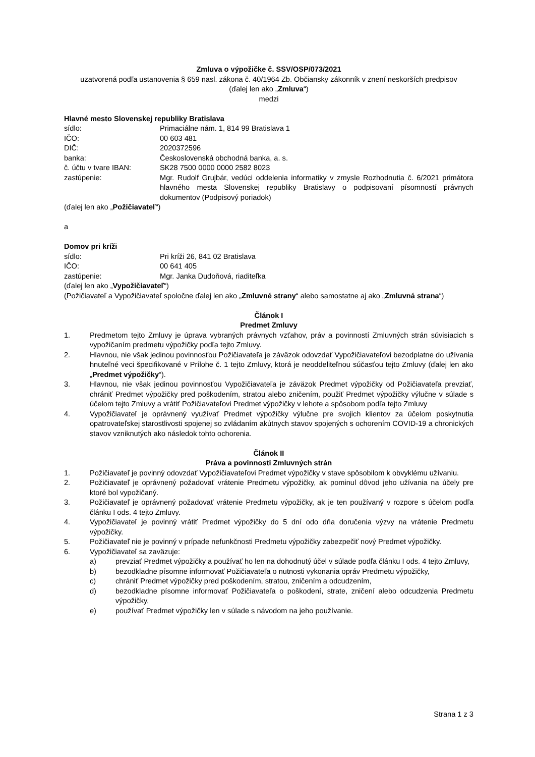Zmluva o výpožičke č. SSV/OSP/073/2021
uzatvorená podľa ustanovenia § 659 nasl. zákona č. 40/1964 Zb. Občiansky zákonník v znení neskorších predpisov
(ďalej len ako „Zmluva“)
medzi
Hlavné mesto Slovenskej republiky Bratislava
sídlo: Primaciálne nám. 1, 814 99 Bratislava 1
IČO: 00 603 481
DIČ: 2020372596
banka: Československá obchodná banka, a. s.
č. účtu v tvare IBAN: SK28 7500 0000 0000 2582 8023
zastúpenie: Mgr. Rudolf Grujbár, vedúci oddelenia informatiky v zmysle Rozhodnutia č. 6/2021 primátora hlavného mesta Slovenskej republiky Bratislavy o podpisovaní písomností právnych dokumentov (Podpisový poriadok)
(ďalej len ako „Požičiavateľ“)
a
Domov pri kríži
sídlo: Pri kríži 26, 841 02 Bratislava
IČO: 00 641 405
zastúpenie: Mgr. Janka Dudoňová, riaditeľka
(ďalej len ako „Vypožičiavateľ“)
(Požičiavateľ a Vypožičiavateľ spoločne ďalej len ako „Zmluvné strany“ alebo samostatne aj ako „Zmluvná strana“)
Článok I
Predmet Zmluvy
1. Predmetom tejto Zmluvy je úprava vybraných právnych vzťahov, práv a povinností Zmluvných strán súvisiacich s vypožičaním predmetu výpožičky podľa tejto Zmluvy.
2. Hlavnou, nie však jedinou povinnosťou Požičiavateľa je záväzok odovzdať Vypožičiavateľovi bezodplatne do užívania hnuteľné veci špecifikované v Prílohe č. 1 tejto Zmluvy, ktorá je neoddeliteľnou súčasťou tejto Zmluvy (ďalej len ako „Predmet výpožičky“).
3. Hlavnou, nie však jedinou povinnosťou Vypožičiavateľa je záväzok Predmet výpožičky od Požičiavateľa prevziať, chrániť Predmet výpožičky pred poškodením, stratou alebo zničením, použiť Predmet výpožičky výlučne v súlade s účelom tejto Zmluvy a vrátiť Požičiavateľovi Predmet výpožičky v lehote a spôsobom podľa tejto Zmluvy
4. Vypožičiavateľ je oprávnený využívať Predmet výpožičky výlučne pre svojich klientov za účelom poskytnutia opatrovateľskej starostlivosti spojenej so zvládaním akútnych stavov spojených s ochorením COVID-19 a chronických stavov vzniknutých ako následok tohto ochorenia.
Článok II
Práva a povinnosti Zmluvných strán
1. Požičiavateľ je povinný odovzdať Vypožičiavateľovi Predmet výpožičky v stave spôsobilom k obvyklému užívaniu.
2. Požičiavateľ je oprávnený požadovať vrátenie Predmetu výpožičky, ak pominul dôvod jeho užívania na účely pre ktoré bol vypožičaný.
3. Požičiavateľ je oprávnený požadovať vrátenie Predmetu výpožičky, ak je ten používaný v rozpore s účelom podľa článku I ods. 4 tejto Zmluvy.
4. Vypožičiavateľ je povinný vrátiť Predmet výpožičky do 5 dní odo dňa doručenia výzvy na vrátenie Predmetu výpožičky.
5. Požičiavateľ nie je povinný v prípade nefunkčnosti Predmetu výpožičky zabezpečiť nový Predmet výpožičky.
6. Vypožičiavateľ sa zaväzuje:
a) prevziať Predmet výpožičky a používať ho len na dohodnutý účel v súlade podľa článku I ods. 4 tejto Zmluvy,
b) bezodkladne písomne informovať Požičiavateľa o nutnosti vykonania opráv Predmetu výpožičky,
c) chrániť Predmet výpožičky pred poškodením, stratou, zničením a odcudzením,
d) bezodkladne písomne informovať Požičiavateľa o poškodení, strate, zničení alebo odcudzenia Predmetu výpožičky,
e) používať Predmet výpožičky len v súlade s návodom na jeho používanie.
Strana 1 z 3